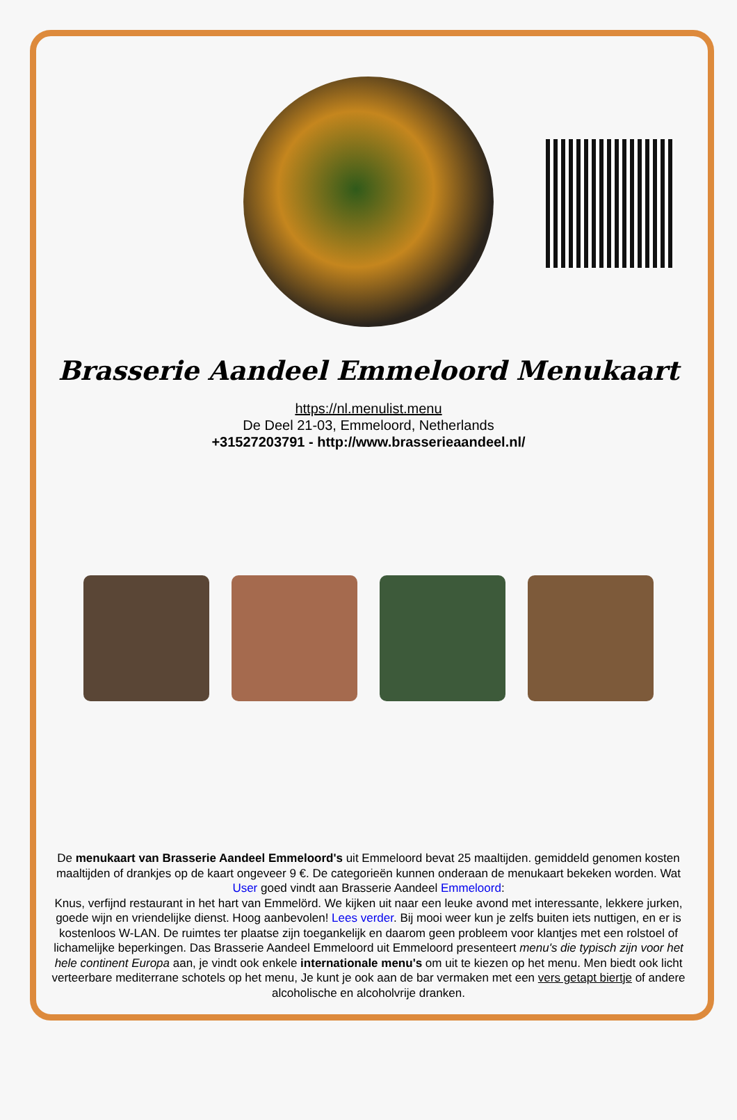Brasserie Aandeel Emmeloord Menukaart
https://nl.menulist.menu
De Deel 21-03, Emmeloord, Netherlands
+31527203791 - http://www.brasserieaandeel.nl/
De menukaart van Brasserie Aandeel Emmeloord's uit Emmeloord bevat 25 maaltijden. gemiddeld genomen kosten maaltijden of drankjes op de kaart ongeveer 9 €. De categorieën kunnen onderaan de menukaart bekeken worden. Wat User goed vindt aan Brasserie Aandeel Emmeloord:
Knus, verfijnd restaurant in het hart van Emmelörd. We kijken uit naar een leuke avond met interessante, lekkere jurken, goede wijn en vriendelijke dienst. Hoog aanbevolen! Lees verder. Bij mooi weer kun je zelfs buiten iets nuttigen, en er is kostenloos W-LAN. De ruimtes ter plaatse zijn toegankelijk en daarom geen probleem voor klantjes met een rolstoel of lichamelijke beperkingen. Das Brasserie Aandeel Emmeloord uit Emmeloord presenteert menu's die typisch zijn voor het hele continent Europa aan, je vindt ook enkele internationale menu's om uit te kiezen op het menu. Men biedt ook licht verteerbare mediterrane schotels op het menu, Je kunt je ook aan de bar vermaken met een vers getapt biertje of andere alcoholische en alcoholvrije dranken.